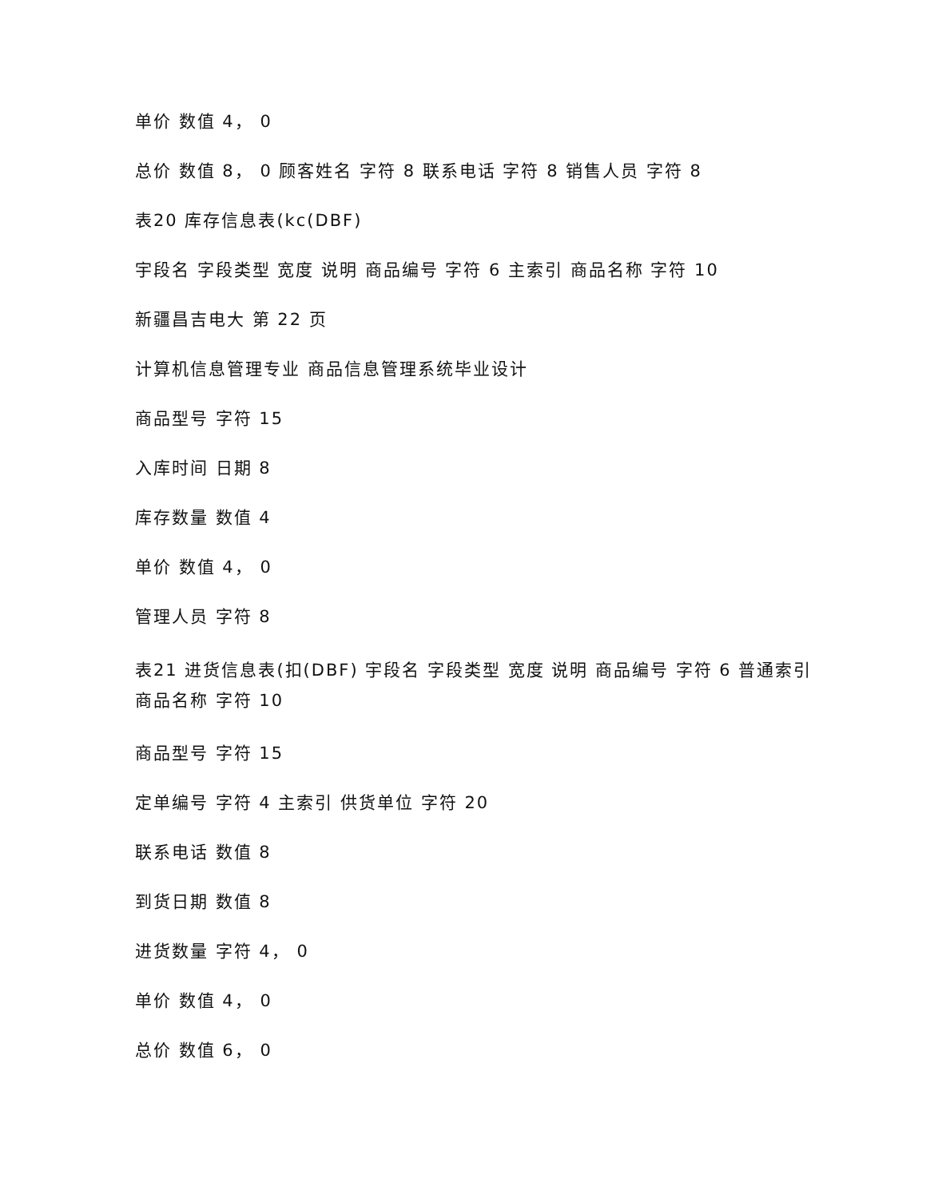单价 数值 4， 0
总价 数值 8， 0 顾客姓名 字符 8 联系电话 字符 8 销售人员 字符 8
表20 库存信息表(kc(DBF)
宇段名 字段类型 宽度 说明 商品编号 字符 6 主索引 商品名称 字符 10
新疆昌吉电大 第 22 页
计算机信息管理专业 商品信息管理系统毕业设计
商品型号 字符 15
入库时间 日期 8
库存数量 数值 4
单价 数值 4， 0
管理人员 字符 8
表21 进货信息表(扣(DBF) 宇段名 字段类型 宽度 说明 商品编号 字符 6 普通索引 商品名称 字符 10
商品型号 字符 15
定单编号 字符 4 主索引 供货单位 字符 20
联系电话 数值 8
到货日期 数值 8
进货数量 字符 4， 0
单价 数值 4， 0
总价 数值 6， 0